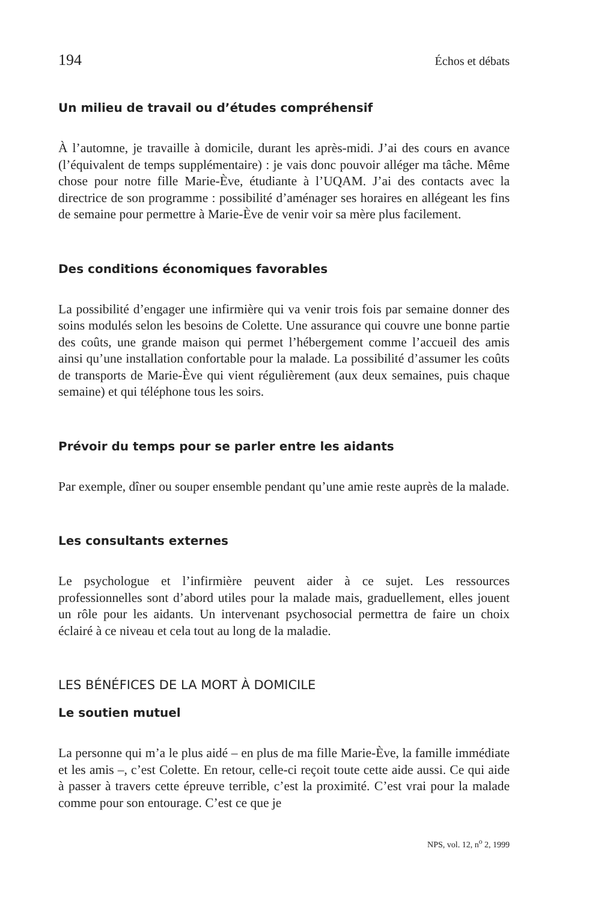194 Échos et débats
Un milieu de travail ou d’études compréhensif
À l’automne, je travaille à domicile, durant les après-midi. J’ai des cours en avance (l’équivalent de temps supplémentaire) : je vais donc pouvoir alléger ma tâche. Même chose pour notre fille Marie-Ève, étudiante à l’UQAM. J’ai des contacts avec la directrice de son programme : possibilité d’aménager ses horaires en allégeant les fins de semaine pour permettre à Marie-Ève de venir voir sa mère plus facilement.
Des conditions économiques favorables
La possibilité d’engager une infirmière qui va venir trois fois par semaine donner des soins modulés selon les besoins de Colette. Une assurance qui couvre une bonne partie des coûts, une grande maison qui permet l’hébergement comme l’accueil des amis ainsi qu’une installation confortable pour la malade. La possibilité d’assumer les coûts de transports de Marie-Ève qui vient régulièrement (aux deux semaines, puis chaque semaine) et qui téléphone tous les soirs.
Prévoir du temps pour se parler entre les aidants
Par exemple, dîner ou souper ensemble pendant qu’une amie reste auprès de la malade.
Les consultants externes
Le psychologue et l’infirmière peuvent aider à ce sujet. Les ressources professionnelles sont d’abord utiles pour la malade mais, graduellement, elles jouent un rôle pour les aidants. Un intervenant psychosocial permettra de faire un choix éclairé à ce niveau et cela tout au long de la maladie.
LES BÉNÉFICES DE LA MORT À DOMICILE
Le soutien mutuel
La personne qui m’a le plus aidé – en plus de ma fille Marie-Ève, la famille immédiate et les amis –, c’est Colette. En retour, celle-ci reçoit toute cette aide aussi. Ce qui aide à passer à travers cette épreuve terrible, c’est la proximité. C’est vrai pour la malade comme pour son entourage. C’est ce que je
NPS, vol. 12, n<sup>o</sup> 2, 1999